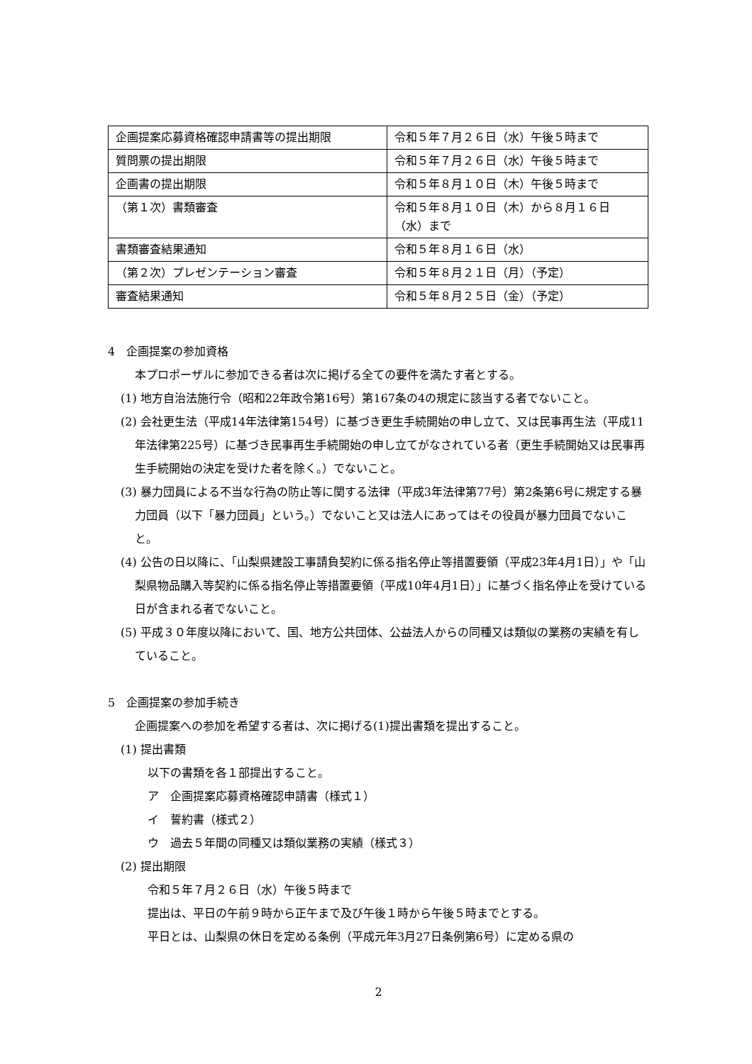| 企画提案応募資格確認申請書等の提出期限 | 令和５年７月２６日（水）午後５時まで |
| 質問票の提出期限 | 令和５年７月２６日（水）午後５時まで |
| 企画書の提出期限 | 令和５年８月１０日（木）午後５時まで |
| （第１次）書類審査 | 令和５年８月１０日（木）から８月１６日（水）まで |
| 書類審査結果通知 | 令和５年８月１６日（水） |
| （第２次）プレゼンテーション審査 | 令和５年８月２１日（月）（予定） |
| 審査結果通知 | 令和５年８月２５日（金）（予定） |
4　企画提案の参加資格
本プロポーザルに参加できる者は次に掲げる全ての要件を満たす者とする。
(1) 地方自治法施行令（昭和22年政令第16号）第167条の4の規定に該当する者でないこと。
(2) 会社更生法（平成14年法律第154号）に基づき更生手続開始の申し立て、又は民事再生法（平成11年法律第225号）に基づき民事再生手続開始の申し立てがなされている者（更生手続開始又は民事再生手続開始の決定を受けた者を除く。）でないこと。
(3) 暴力団員による不当な行為の防止等に関する法律（平成3年法律第77号）第2条第6号に規定する暴力団員（以下「暴力団員」という。）でないこと又は法人にあってはその役員が暴力団員でないこと。
(4) 公告の日以降に、「山梨県建設工事請負契約に係る指名停止等措置要領（平成23年4月1日）」や「山梨県物品購入等契約に係る指名停止等措置要領（平成10年4月1日）」に基づく指名停止を受けている日が含まれる者でないこと。
(5) 平成３０年度以降において、国、地方公共団体、公益法人からの同種又は類似の業務の実績を有していること。
5　企画提案の参加手続き
企画提案への参加を希望する者は、次に掲げる(1)提出書類を提出すること。
(1) 提出書類
以下の書類を各１部提出すること。
ア　企画提案応募資格確認申請書（様式１）
イ　誓約書（様式２）
ウ　過去５年間の同種又は類似業務の実績（様式３）
(2) 提出期限
令和５年７月２６日（水）午後５時まで
提出は、平日の午前９時から正午まで及び午後１時から午後５時までとする。
平日とは、山梨県の休日を定める条例（平成元年3月27日条例第6号）に定める県の
2